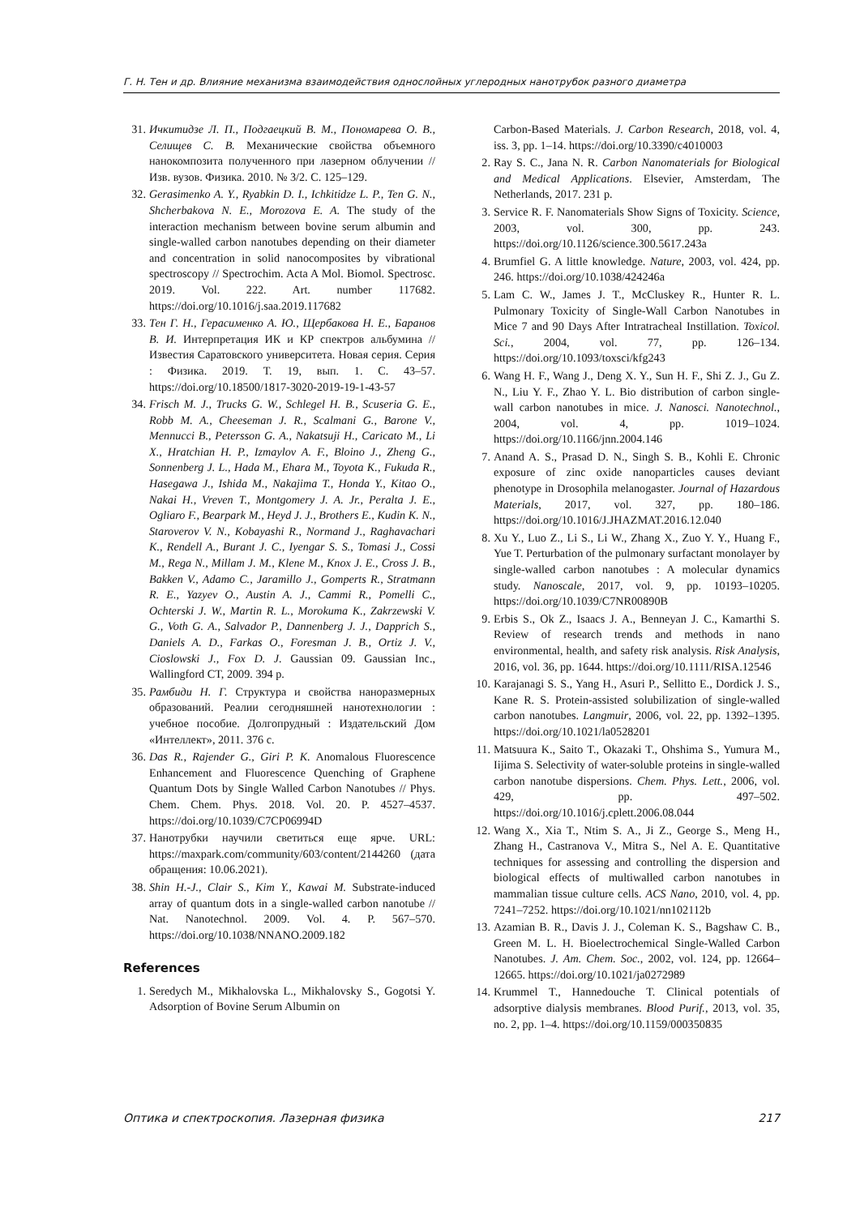Г. Н. Тен и др. Влияние механизма взаимодействия однослойных углеродных нанотрубок разного диаметра
31. Ичкитидзе Л. П., Подгаецкий В. М., Пономарева О. В., Селищев С. В. Механические свойства объемного нанокомпозита полученного при лазерном облучении // Изв. вузов. Физика. 2010. № 3/2. С. 125–129.
32. Gerasimenko A. Y., Ryabkin D. I., Ichkitidze L. P., Ten G. N., Shcherbakova N. E., Morozova E. A. The study of the interaction mechanism between bovine serum albumin and single-walled carbon nanotubes depending on their diameter and concentration in solid nanocomposites by vibrational spectroscopy // Spectrochim. Acta A Mol. Biomol. Spectrosc. 2019. Vol. 222. Art. number 117682. https://doi.org/10.1016/j.saa.2019.117682
33. Тен Г. Н., Герасименко А. Ю., Щербакова Н. Е., Баранов В. И. Интерпретация ИК и КР спектров альбумина // Известия Саратовского университета. Новая серия. Серия : Физика. 2019. Т. 19, вып. 1. С. 43–57. https://doi.org/10.18500/1817-3020-2019-19-1-43-57
34. Frisch M. J., Trucks G. W., Schlegel H. B., Scuseria G. E., Robb M. A., Cheeseman J. R., Scalmani G., Barone V., Mennucci B., Petersson G. A., Nakatsuji H., Caricato M., Li X., Hratchian H. P., Izmaylov A. F., Bloino J., Zheng G., Sonnenberg J. L., Hada M., Ehara M., Toyota K., Fukuda R., Hasegawa J., Ishida M., Nakajima T., Honda Y., Kitao O., Nakai H., Vreven T., Montgomery J. A. Jr., Peralta J. E., Ogliaro F., Bearpark M., Heyd J. J., Brothers E., Kudin K. N., Staroverov V. N., Kobayashi R., Normand J., Raghavachari K., Rendell A., Burant J. C., Iyengar S. S., Tomasi J., Cossi M., Rega N., Millam J. M., Klene M., Knox J. E., Cross J. B., Bakken V., Adamo C., Jaramillo J., Gomperts R., Stratmann R. E., Yazyev O., Austin A. J., Cammi R., Pomelli C., Ochterski J. W., Martin R. L., Morokuma K., Zakrzewski V. G., Voth G. A., Salvador P., Dannenberg J. J., Dapprich S., Daniels A. D., Farkas O., Foresman J. B., Ortiz J. V., Cioslowski J., Fox D. J. Gaussian 09. Gaussian Inc., Wallingford CT, 2009. 394 p.
35. Рамбиди Н. Г. Структура и свойства наноразмерных образований. Реалии сегодняшней нанотехнологии : учебное пособие. Долгопрудный : Издательский Дом «Интеллект», 2011. 376 с.
36. Das R., Rajender G., Giri P. K. Anomalous Fluorescence Enhancement and Fluorescence Quenching of Graphene Quantum Dots by Single Walled Carbon Nanotubes // Phys. Chem. Chem. Phys. 2018. Vol. 20. P. 4527–4537. https://doi.org/10.1039/C7CP06994D
37. Нанотрубки научили светиться еще ярче. URL: https://maxpark.com/community/603/content/2144260 (дата обращения: 10.06.2021).
38. Shin H.-J., Clair S., Kim Y., Kawai M. Substrate-induced array of quantum dots in a single-walled carbon nanotube // Nat. Nanotechnol. 2009. Vol. 4. P. 567–570. https://doi.org/10.1038/NNANO.2009.182
References
1. Seredych M., Mikhalovska L., Mikhalovsky S., Gogotsi Y. Adsorption of Bovine Serum Albumin on
Carbon-Based Materials. J. Carbon Research, 2018, vol. 4, iss. 3, pp. 1–14. https://doi.org/10.3390/c4010003
2. Ray S. C., Jana N. R. Carbon Nanomaterials for Biological and Medical Applications. Elsevier, Amsterdam, The Netherlands, 2017. 231 p.
3. Service R. F. Nanomaterials Show Signs of Toxicity. Science, 2003, vol. 300, pp. 243. https://doi.org/10.1126/science.300.5617.243a
4. Brumfiel G. A little knowledge. Nature, 2003, vol. 424, pp. 246. https://doi.org/10.1038/424246a
5. Lam C. W., James J. T., McCluskey R., Hunter R. L. Pulmonary Toxicity of Single-Wall Carbon Nanotubes in Mice 7 and 90 Days After Intratracheal Instillation. Toxicol. Sci., 2004, vol. 77, pp. 126–134. https://doi.org/10.1093/toxsci/kfg243
6. Wang H. F., Wang J., Deng X. Y., Sun H. F., Shi Z. J., Gu Z. N., Liu Y. F., Zhao Y. L. Bio distribution of carbon single-wall carbon nanotubes in mice. J. Nanosci. Nanotechnol., 2004, vol. 4, pp. 1019–1024. https://doi.org/10.1166/jnn.2004.146
7. Anand A. S., Prasad D. N., Singh S. B., Kohli E. Chronic exposure of zinc oxide nanoparticles causes deviant phenotype in Drosophila melanogaster. Journal of Hazardous Materials, 2017, vol. 327, pp. 180–186. https://doi.org/10.1016/J.JHAZMAT.2016.12.040
8. Xu Y., Luo Z., Li S., Li W., Zhang X., Zuo Y. Y., Huang F., Yue T. Perturbation of the pulmonary surfactant monolayer by single-walled carbon nanotubes : A molecular dynamics study. Nanoscale, 2017, vol. 9, pp. 10193–10205. https://doi.org/10.1039/C7NR00890B
9. Erbis S., Ok Z., Isaacs J. A., Benneyan J. C., Kamarthi S. Review of research trends and methods in nano environmental, health, and safety risk analysis. Risk Analysis, 2016, vol. 36, pp. 1644. https://doi.org/10.1111/RISA.12546
10. Karajanagi S. S., Yang H., Asuri P., Sellitto E., Dordick J. S., Kane R. S. Protein-assisted solubilization of single-walled carbon nanotubes. Langmuir, 2006, vol. 22, pp. 1392–1395. https://doi.org/10.1021/la0528201
11. Matsuura K., Saito T., Okazaki T., Ohshima S., Yumura M., Iijima S. Selectivity of water-soluble proteins in single-walled carbon nanotube dispersions. Chem. Phys. Lett., 2006, vol. 429, pp. 497–502. https://doi.org/10.1016/j.cplett.2006.08.044
12. Wang X., Xia T., Ntim S. A., Ji Z., George S., Meng H., Zhang H., Castranova V., Mitra S., Nel A. E. Quantitative techniques for assessing and controlling the dispersion and biological effects of multiwalled carbon nanotubes in mammalian tissue culture cells. ACS Nano, 2010, vol. 4, pp. 7241–7252. https://doi.org/10.1021/nn102112b
13. Azamian B. R., Davis J. J., Coleman K. S., Bagshaw C. B., Green M. L. H. Bioelectrochemical Single-Walled Carbon Nanotubes. J. Am. Chem. Soc., 2002, vol. 124, pp. 12664–12665. https://doi.org/10.1021/ja0272989
14. Krummel T., Hannedouche T. Clinical potentials of adsorptive dialysis membranes. Blood Purif., 2013, vol. 35, no. 2, pp. 1–4. https://doi.org/10.1159/000350835
Оптика и спектроскопия. Лазерная физика 217